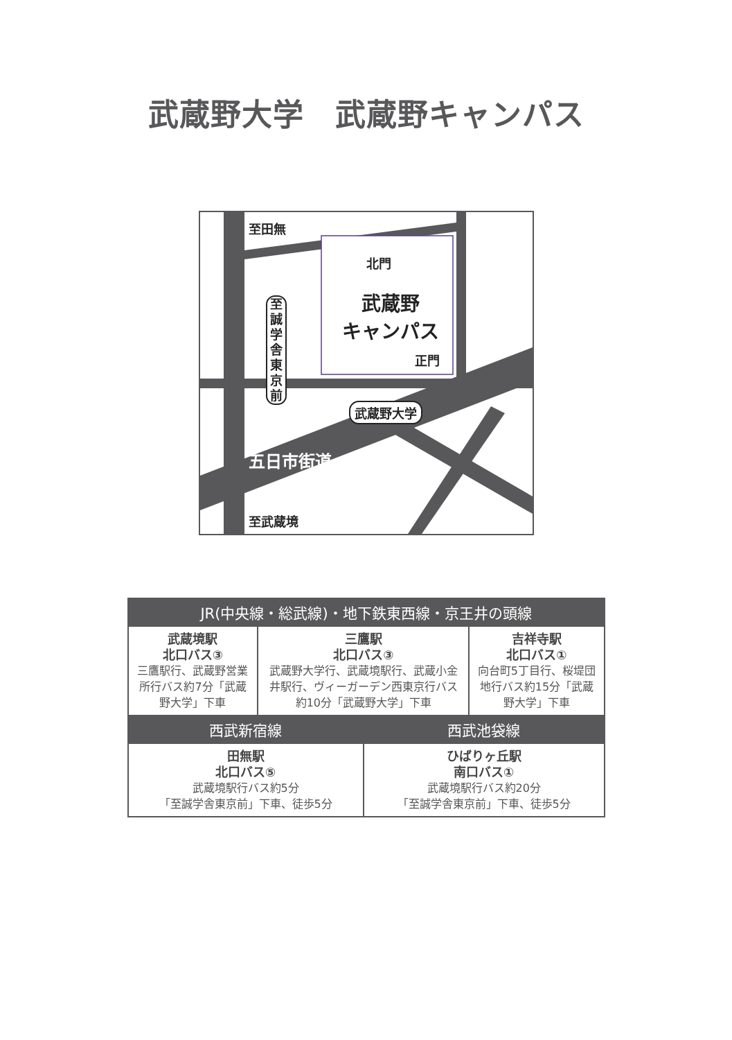武蔵野大学　武蔵野キャンパス
至田無
北門
武蔵野
キャンパス
正門
至誠学舎東京前
武蔵野大学
五日市街道
至武蔵境
| JR(中央線・総武線)・地下鉄東西線・京王井の頭線 | | | |
| --- | --- | --- | --- |
| 武蔵境駅 北口バス③ 三鷹駅行、武蔵野営業所行バス約7分「武蔵野大学」下車 | 三鷹駅 北口バス③ 武蔵野大学行、武蔵境駅行、武蔵小金井駅行、ヴィーガーデン西東京行バス約10分「武蔵野大学」下車 | | 吉祥寺駅 北口バス① 向台町5丁目行、桜堤団地行バス約15分「武蔵野大学」下車 |
| 西武新宿線 | | 西武池袋線 | |
| 田無駅 北口バス⑤ 武蔵境駅行バス約5分 「至誠学舎東京前」下車、徒歩5分 | | ひばりヶ丘駅 南口バス① 武蔵境駅行バス約20分 「至誠学舎東京前」下車、徒歩5分 | |